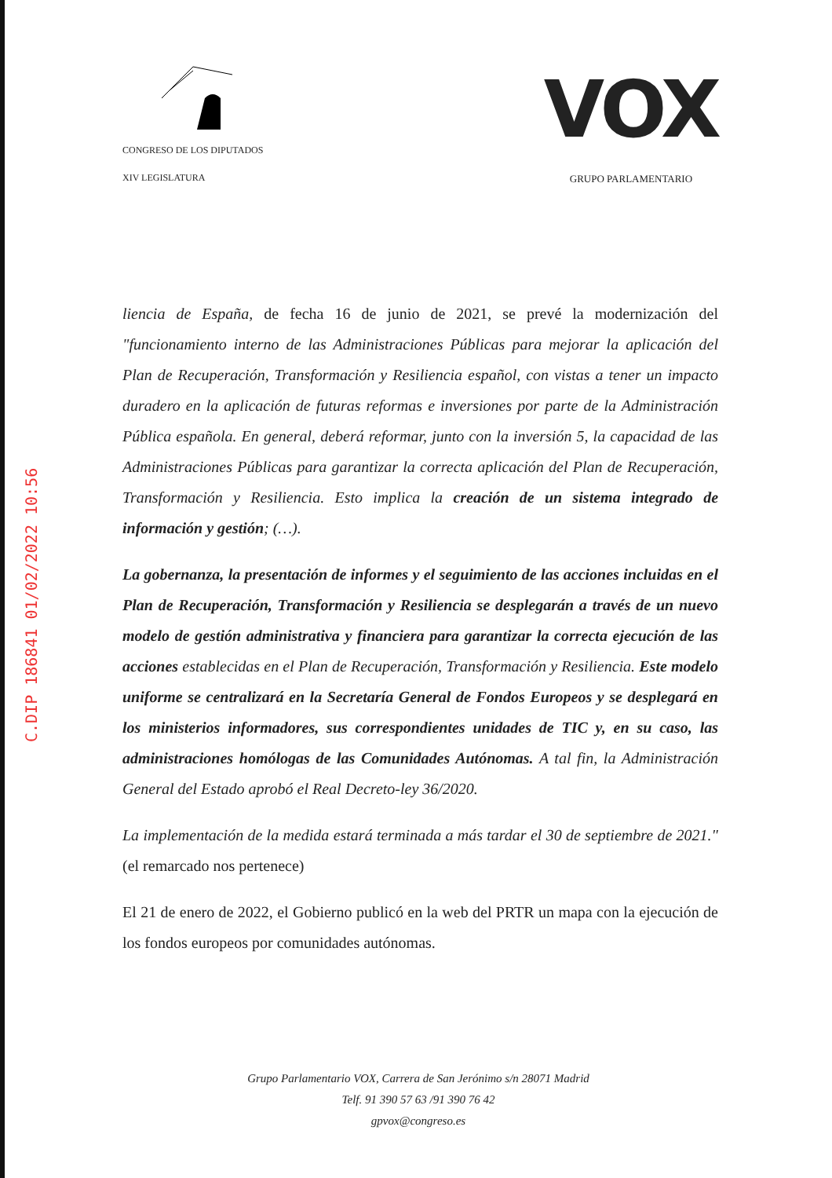CONGRESO DE LOS DIPUTADOS
XIV LEGISLATURA
VOX
GRUPO PARLAMENTARIO
C.DIP 186841 01/02/2022 10:56
liencia de España, de fecha 16 de junio de 2021, se prevé la modernización del "funcionamiento interno de las Administraciones Públicas para mejorar la aplicación del Plan de Recuperación, Transformación y Resiliencia español, con vistas a tener un impacto duradero en la aplicación de futuras reformas e inversiones por parte de la Administración Pública española. En general, deberá reformar, junto con la inversión 5, la capacidad de las Administraciones Públicas para garantizar la correcta aplicación del Plan de Recuperación, Transformación y Resiliencia. Esto implica la creación de un sistema integrado de información y gestión; (…).
La gobernanza, la presentación de informes y el seguimiento de las acciones incluidas en el Plan de Recuperación, Transformación y Resiliencia se desplegarán a través de un nuevo modelo de gestión administrativa y financiera para garantizar la correcta ejecución de las acciones establecidas en el Plan de Recuperación, Transformación y Resiliencia. Este modelo uniforme se centralizará en la Secretaría General de Fondos Europeos y se desplegará en los ministerios informadores, sus correspondientes unidades de TIC y, en su caso, las administraciones homólogas de las Comunidades Autónomas. A tal fin, la Administración General del Estado aprobó el Real Decreto-ley 36/2020.
La implementación de la medida estará terminada a más tardar el 30 de septiembre de 2021." (el remarcado nos pertenece)
El 21 de enero de 2022, el Gobierno publicó en la web del PRTR un mapa con la ejecución de los fondos europeos por comunidades autónomas.
Grupo Parlamentario VOX, Carrera de San Jerónimo s/n 28071 Madrid
Telf. 91 390 57 63 /91 390 76 42
gpvox@congreso.es